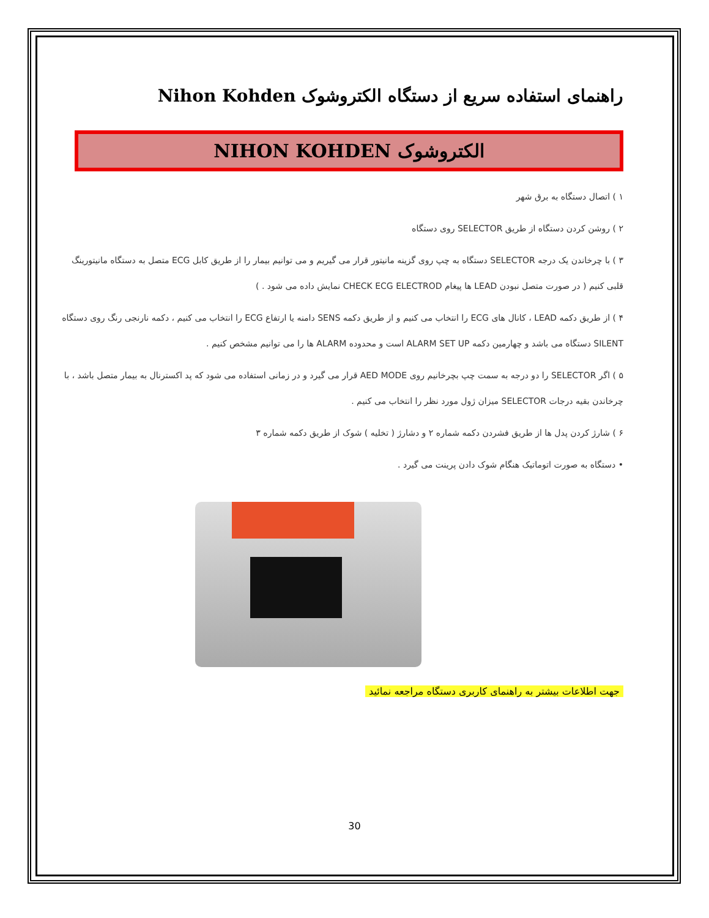راهنمای استفاده سریع از دستگاه الکتروشوک Nihon Kohden
الکتروشوک NIHON KOHDEN
۱ ) اتصال دستگاه به برق شهر
۲ ) روشن کردن دستگاه از طریق SELECTOR روی دستگاه
۳ ) با چرخاندن یک درجه SELECTOR دستگاه به چپ روی گزینه مانیتور قرار می گیریم و می توانیم بیمار را از طریق کابل ECG متصل به دستگاه مانیتورینگ قلبی کنیم ( در صورت متصل نبودن LEAD ها پیغام CHECK ECG ELECTROD نمایش داده می شود . )
۴ ) از طریق دکمه LEAD ، کانال های ECG را انتخاب می کنیم و از طریق دکمه SENS دامنه یا ارتفاع ECG را انتخاب می کنیم ، دکمه نارنجی رنگ روی دستگاه SILENT دستگاه می باشد و چهارمین دکمه ALARM SET UP است و محدوده ALARM ها را می توانیم مشخص کنیم .
۵ ) اگر SELECTOR را دو درجه به سمت چپ بچرخانیم روی AED MODE قرار می گیرد و در زمانی استفاده می شود که پد اکسترنال به بیمار متصل باشد ، با چرخاندن بقیه درجات SELECTOR میزان ژول مورد نظر را انتخاب می کنیم .
۶ ) شارژ کردن پدل ها از طریق فشردن دکمه شماره ۲ و دشارژ ( تخلیه ) شوک از طریق دکمه شماره ۳
• دستگاه به صورت اتوماتیک هنگام شوک دادن پرینت می گیرد .
جهت اطلاعات بیشتر به راهنمای کاربری دستگاه مراجعه نمائید
30